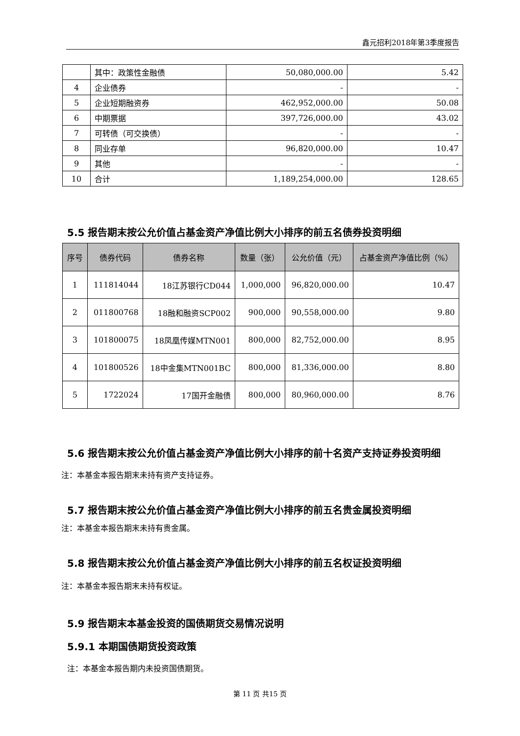鑫元招利2018年第3季度报告
| | 其中：政策性金融债 | 50,080,000.00 | 5.42 |
| 4 | 企业债券 | - | - |
| 5 | 企业短期融资券 | 462,952,000.00 | 50.08 |
| 6 | 中期票据 | 397,726,000.00 | 43.02 |
| 7 | 可转债（可交换债） | - | - |
| 8 | 同业存单 | 96,820,000.00 | 10.47 |
| 9 | 其他 | - | - |
| 10 | 合计 | 1,189,254,000.00 | 128.65 |
5.5 报告期末按公允价值占基金资产净值比例大小排序的前五名债券投资明细
| 序号 | 债券代码 | 债券名称 | 数量（张） | 公允价值（元） | 占基金资产净值比例（%） |
| --- | --- | --- | --- | --- | --- |
| 1 | 111814044 | 18江苏银行CD044 | 1,000,000 | 96,820,000.00 | 10.47 |
| 2 | 011800768 | 18融和融资SCP002 | 900,000 | 90,558,000.00 | 9.80 |
| 3 | 101800075 | 18凤凰传媒MTN001 | 800,000 | 82,752,000.00 | 8.95 |
| 4 | 101800526 | 18中金集MTN001BC | 800,000 | 81,336,000.00 | 8.80 |
| 5 | 1722024 | 17国开金融债 | 800,000 | 80,960,000.00 | 8.76 |
5.6 报告期末按公允价值占基金资产净值比例大小排序的前十名资产支持证券投资明细
注：本基金本报告期末未持有资产支持证券。
5.7 报告期末按公允价值占基金资产净值比例大小排序的前五名贵金属投资明细
注：本基金本报告期末未持有贵金属。
5.8 报告期末按公允价值占基金资产净值比例大小排序的前五名权证投资明细
注：本基金本报告期末未持有权证。
5.9 报告期末本基金投资的国债期货交易情况说明
5.9.1 本期国债期货投资政策
注：本基金本报告期内未投资国债期货。
第 11 页 共15 页